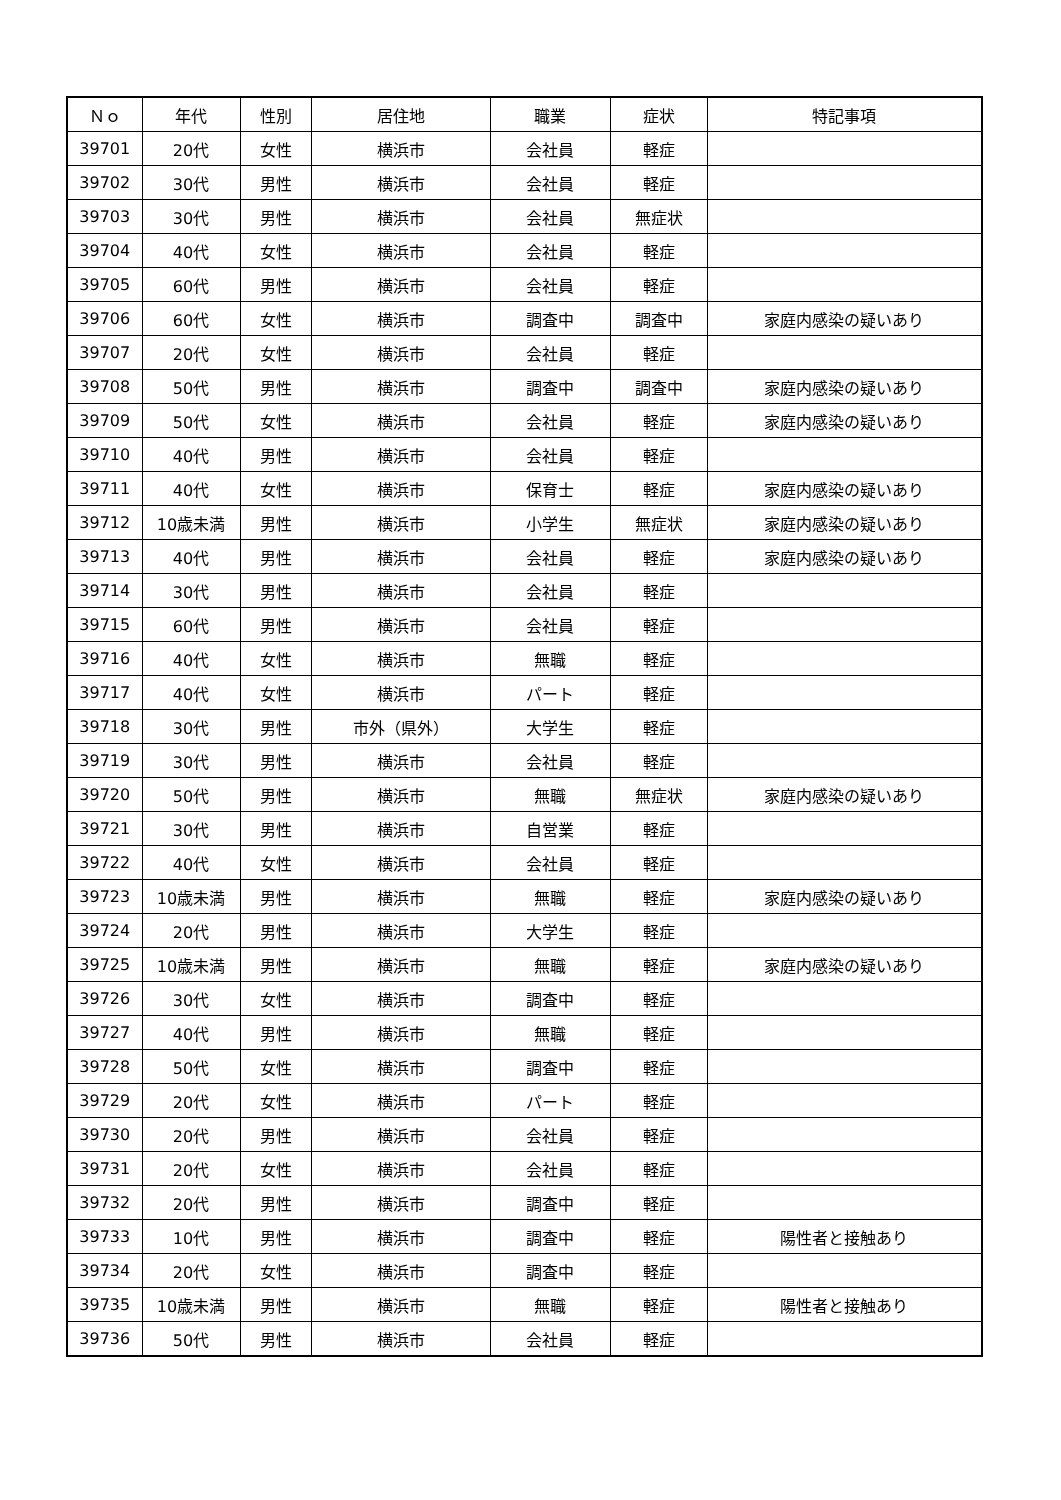| Ｎｏ | 年代 | 性別 | 居住地 | 職業 | 症状 | 特記事項 |
| --- | --- | --- | --- | --- | --- | --- |
| 39701 | 20代 | 女性 | 横浜市 | 会社員 | 軽症 | |
| 39702 | 30代 | 男性 | 横浜市 | 会社員 | 軽症 | |
| 39703 | 30代 | 男性 | 横浜市 | 会社員 | 無症状 | |
| 39704 | 40代 | 女性 | 横浜市 | 会社員 | 軽症 | |
| 39705 | 60代 | 男性 | 横浜市 | 会社員 | 軽症 | |
| 39706 | 60代 | 女性 | 横浜市 | 調査中 | 調査中 | 家庭内感染の疑いあり |
| 39707 | 20代 | 女性 | 横浜市 | 会社員 | 軽症 | |
| 39708 | 50代 | 男性 | 横浜市 | 調査中 | 調査中 | 家庭内感染の疑いあり |
| 39709 | 50代 | 女性 | 横浜市 | 会社員 | 軽症 | 家庭内感染の疑いあり |
| 39710 | 40代 | 男性 | 横浜市 | 会社員 | 軽症 | |
| 39711 | 40代 | 女性 | 横浜市 | 保育士 | 軽症 | 家庭内感染の疑いあり |
| 39712 | 10歳未満 | 男性 | 横浜市 | 小学生 | 無症状 | 家庭内感染の疑いあり |
| 39713 | 40代 | 男性 | 横浜市 | 会社員 | 軽症 | 家庭内感染の疑いあり |
| 39714 | 30代 | 男性 | 横浜市 | 会社員 | 軽症 | |
| 39715 | 60代 | 男性 | 横浜市 | 会社員 | 軽症 | |
| 39716 | 40代 | 女性 | 横浜市 | 無職 | 軽症 | |
| 39717 | 40代 | 女性 | 横浜市 | パート | 軽症 | |
| 39718 | 30代 | 男性 | 市外（県外） | 大学生 | 軽症 | |
| 39719 | 30代 | 男性 | 横浜市 | 会社員 | 軽症 | |
| 39720 | 50代 | 男性 | 横浜市 | 無職 | 無症状 | 家庭内感染の疑いあり |
| 39721 | 30代 | 男性 | 横浜市 | 自営業 | 軽症 | |
| 39722 | 40代 | 女性 | 横浜市 | 会社員 | 軽症 | |
| 39723 | 10歳未満 | 男性 | 横浜市 | 無職 | 軽症 | 家庭内感染の疑いあり |
| 39724 | 20代 | 男性 | 横浜市 | 大学生 | 軽症 | |
| 39725 | 10歳未満 | 男性 | 横浜市 | 無職 | 軽症 | 家庭内感染の疑いあり |
| 39726 | 30代 | 女性 | 横浜市 | 調査中 | 軽症 | |
| 39727 | 40代 | 男性 | 横浜市 | 無職 | 軽症 | |
| 39728 | 50代 | 女性 | 横浜市 | 調査中 | 軽症 | |
| 39729 | 20代 | 女性 | 横浜市 | パート | 軽症 | |
| 39730 | 20代 | 男性 | 横浜市 | 会社員 | 軽症 | |
| 39731 | 20代 | 女性 | 横浜市 | 会社員 | 軽症 | |
| 39732 | 20代 | 男性 | 横浜市 | 調査中 | 軽症 | |
| 39733 | 10代 | 男性 | 横浜市 | 調査中 | 軽症 | 陽性者と接触あり |
| 39734 | 20代 | 女性 | 横浜市 | 調査中 | 軽症 | |
| 39735 | 10歳未満 | 男性 | 横浜市 | 無職 | 軽症 | 陽性者と接触あり |
| 39736 | 50代 | 男性 | 横浜市 | 会社員 | 軽症 | |